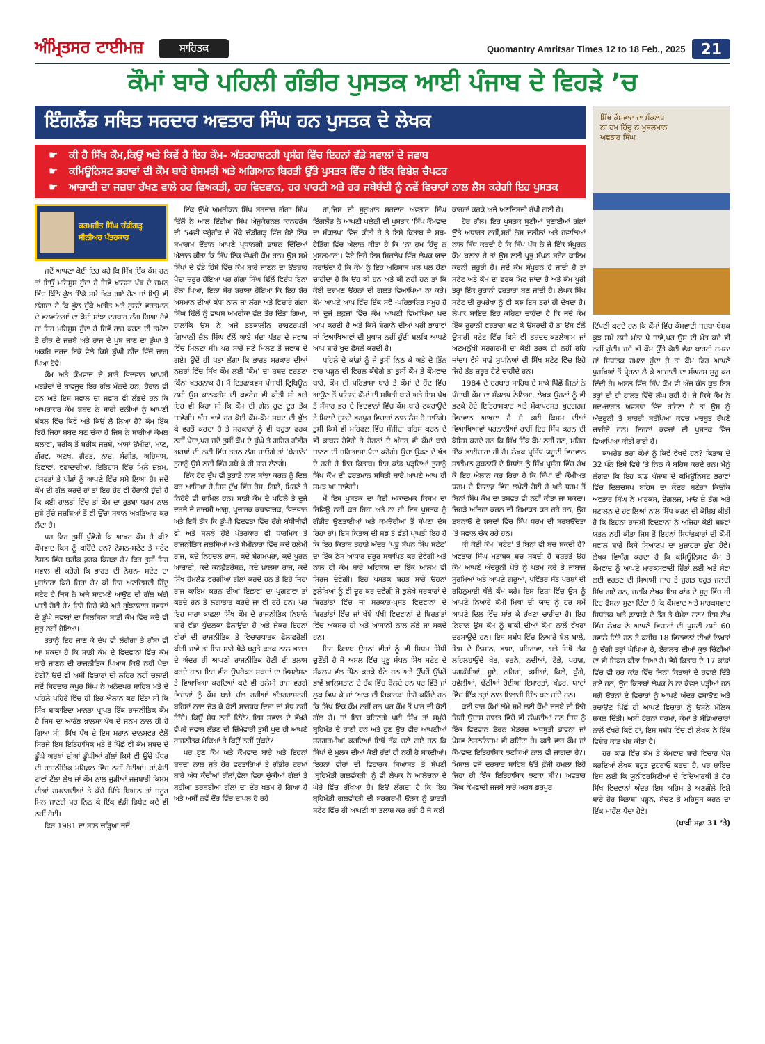ਅੰਮ੍ਰਿਤਸਰ ਟਾਈਮਜ਼
ਸਾਹਿਤਕ
Quomantry Amritsar Times 12 to 18 Feb., 2025
21
ਕੌਮਾਂ ਬਾਰੇ ਪਹਿਲੀ ਗੰਭੀਰ ਪੁਸਤਕ ਆਈ ਪੰਜਾਬ ਦੇ ਵਿਹੜੇ ’ਚ
ਇੰਗਲੈਂਡ ਸਥਿਤ ਸਰਦਾਰ ਅਵਤਾਰ ਸਿੰਘ ਹਨ ਪੁਸਤਕ ਦੇ ਲੇਖਕ
☛ ਕੀ ਹੈ ਸਿੱਖ ਕੌਮ,ਕਿਉਂ ਅਤੇ ਕਿਵੇਂ ਹੈ ਇਹ ਕੌਮ- ਅੰਤਰਰਾਸ਼ਟਰੀ ਪ੍ਰਸੰਗ ਵਿੱਚ ਇਹਨਾਂ ਵੱਡੇ ਸਵਾਲਾਂ ਦੇ ਜਵਾਬ
☛ ਕਮਿਊਨਿਸਟ ਭਰਾਵਾਂ ਦੀ ਕੌਮ ਬਾਰੇ ਬੇਸਮਝੀ ਅਤੇ ਅਗਿਆਨ ਬਿਰਤੀ ਉੱਤੇ ਪੁਸਤਕ ਵਿੱਚ ਹੈ ਇੱਕ ਵਿਸ਼ੇਸ਼ ਚੈਪਟਰ
☛ ਆਜ਼ਾਦੀ ਦਾ ਜਜ਼ਬਾ ਰੱਖਣ ਵਾਲੇ ਹਰ ਵਿਅਕਤੀ, ਹਰ ਵਿਦਵਾਨ, ਹਰ ਪਾਰਟੀ ਅਤੇ ਹਰ ਜਥੇਬੰਦੀ ਨੂੰ ਨਵੇਂ ਵਿਚਾਰਾਂ ਨਾਲ ਲੈਸ ਕਰੇਗੀ ਇਹ ਪੁਸਤਕ
ਕਰਮਜੀਤ ਸਿੰਘ ਚੰਡੀਗੜ੍ਹ
ਸੀਨੀਅਰ ਪੱਤਰਕਾਰ
ਜਦੋਂ ਆਪਣਾ ਕੋਈ ਇਹ ਕਹੇ ਕਿ ਸਿੱਖ ਇੱਕ ਕੌਮ ਹਨ ਤਾਂ ਇਉਂ ਮਹਿਸੂਸ ਹੁੰਦਾ ਹੈ ਜਿਵੇਂ ਖ਼ਾਲਸਾ ਪੰਥ ਦੇ ਚਮਨ ਵਿੱਚ ਕਿੰਨੇ ਫੁੱਲ ਇੱਕੋ ਸਮੇਂ ਖਿੜ ਗਏ ਹੋਣ ਜਾਂ ਇਉਂ ਵੀ ਲੱਗਦਾ ਹੈ ਕਿ ਭੁੱਲ ਚੁੱਕੇ ਅਤੀਤ ਅਤੇ ਰੁਲਦੇ ਵਰਤਮਾਨ ਦੇ ਵਲਵਲਿਆਂ ਦਾ ਕੋਈ ਸਾਂਝਾ ਦਰਬਾਰ ਲੱਗ ਗਿਆ ਹੋਵੇ ਜਾਂ ਇਹ ਮਹਿਸੂਸ ਹੁੰਦਾ ਹੈ ਜਿਵੇਂ ਰਾਜ ਕਰਨ ਦੀ ਤਮੰਨਾ ਤੇ ਰੀਝ ਦੇ ਜਜ਼ਬੇ ਅਤੇ ਰਾਜ ਦੇ ਖੁਸ ਜਾਣ ਦਾ ਡੂੰਘਾ ਤੇ ਅਕਹਿ ਦਰਦ ਇਕੋ ਵੇਲੇ ਕਿਸੇ ਡੂੰਘੀ ਨੀਂਦ ਵਿੱਚੋਂ ਜਾਗ ਪਿਆ ਹੋਵੇ।
ਕੌਮ ਅਤੇ ਕੌਮਵਾਦ ਦੇ ਸਾਰੇ ਵਿਦਵਾਨ ਆਪਸੀ ਮਤਭੇਦਾਂ ਦੇ ਬਾਵਜੂਦ ਇਹ ਗੱਲ ਮੰਨਦੇ ਹਨ, ਹੈਰਾਨ ਵੀ ਹਨ ਅਤੇ ਇਸ ਸਵਾਲ ਦਾ ਜਵਾਬ ਵੀ ਲੱਭਦੇ ਹਨ ਕਿ ਆਖਰਕਾਰ ਕੌਮ ਸ਼ਬਦ ਨੇ ਸਾਰੀ ਦੁਨੀਆਂ ਨੂੰ ਆਪਣੀ ਬੁੱਕਲ ਵਿੱਚ ਕਿਵੇਂ ਅਤੇ ਕਿਉਂ ਲੈ ਲਿਆ ਹੈ? ਕੌਮ ਇੱਕ ਇਹੋ ਜਿਹਾ ਸ਼ਬਦ ਬਣ ਚੁੱਕਾ ਹੈ ਜਿਸ ਨੇ ਸਾਰੀਆਂ ਕੋਮਲ ਕਲਾਵਾਂ, ਬਰੀਕ ਤੋਂ ਬਰੀਕ ਜਜ਼ਬੇ, ਆਸਾਂ ਉਮੀਦਾਂ, ਮਾਣ, ਗੌਰਵ, ਅਣਖ, ਗ਼ੈਰਤ, ਨਾਦ, ਸੰਗੀਤ, ਅਹਿਸਾਸ, ਇਛਾਵਾਂ, ਵਫ਼ਾਦਾਰੀਆਂ, ਇਤਿਹਾਸ ਵਿੱਚ ਮਿਲੇ ਜ਼ਖ਼ਮ, ਹਸਰਤਾਂ ਤੇ ਪੀੜਾਂ ਨੂੰ ਆਪਣੇ ਵਿੱਚ ਸਮੋ ਲਿਆ ਹੈ। ਜਦੋਂ ਕੌਮ ਦੀ ਗੱਲ ਕਰਦੇ ਹਾਂ ਤਾਂ ਇਹ ਹੋਰ ਵੀ ਹੈਰਾਨੀ ਹੁੰਦੀ ਹੈ ਕਿ ਕਈ ਹਾਲਤਾਂ ਵਿੱਚ ਤਾਂ ਕੌਮ ਦਾ ਰੁਤਬਾ ਧਰਮ ਨਾਲ ਜੁੜੇ ਸੁੱਚੇ ਜਜ਼ਬਿਆਂ ਤੋਂ ਵੀ ਉੱਚਾ ਸਥਾਨ ਅਖਤਿਆਰ ਕਰ ਲੈਂਦਾ ਹੈ।
ਪਰ ਫਿਰ ਤੁਸੀਂ ਪੁੱਛੋਗੇ ਕਿ ਆਖਰ ਕੌਮ ਹੈ ਕੀ? ਕੌਮਵਾਦ ਕਿਸ ਨੂੰ ਕਹਿੰਦੇ ਹਨ? ਨੇਸ਼ਨ-ਸਟੇਟ ਤੇ ਸਟੇਟ ਨੇਸ਼ਨ ਵਿੱਚ ਬਰੀਕ ਫ਼ਰਕ ਕਿਹੜਾ ਹੈ? ਫਿਰ ਤੁਸੀਂ ਇਹ ਸਵਾਲ ਵੀ ਕਰੋਗੇ ਕਿ ਭਾਰਤ ਦੀ ਨੇਸ਼ਨ- ਸਟੇਟ ਦਾ ਮੁਹਾਂਦਰਾ ਕਿਹੋ ਜਿਹਾ ਹੈ? ਕੀ ਇਹ ਅਣਦਿਸਦੀ ਹਿੰਦੂ ਸਟੇਟ ਹੈ ਜਿਸ ਨੇ ਅਜੇ ਸਾਹਮਣੇ ਆਉਣ ਦੀ ਗੱਲ ਅੱਗੇ ਪਾਈ ਹੋਈ ਹੈ? ਇਹੋ ਜਿਹੇ ਵੱਡੇ ਅਤੇ ਗੁੰਝਲਦਾਰ ਸਵਾਲਾਂ ਦੇ ਡੂੰਘੇ ਜਵਾਬਾਂ ਦਾ ਸਿਲਸਿਲਾ ਸਾਡੀ ਕੌਮ ਵਿੱਚ ਕਦੇ ਵੀ ਸ਼ੁਰੂ ਨਹੀਂ ਹੋਇਆ।
ਤੁਹਾਨੂੰ ਇਹ ਜਾਣ ਕੇ ਦੁੱਖ ਵੀ ਲੱਗੇਗਾ ਤੇ ਗੁੱਸਾ ਵੀ ਆ ਸਕਦਾ ਹੈ ਕਿ ਸਾਡੀ ਕੌਮ ਦੇ ਵਿਦਵਾਨਾਂ ਵਿੱਚ ਕੌਮ ਬਾਰੇ ਜਾਣਨ ਦੀ ਰਾਜਨੀਤਿਕ ਪਿਆਸ ਕਿਉਂ ਨਹੀਂ ਪੈਦਾ ਹੋਈ? ਉਦੋਂ ਵੀ ਅਸੀਂ ਵਿਚਾਰਾਂ ਦੀ ਲਹਿਰ ਨਹੀਂ ਚਲਾਈ ਜਦੋਂ ਸਿਰਦਾਰ ਕਪੂਰ ਸਿੰਘ ਨੇ ਅਨੰਦਪੁਰ ਸਾਹਿਬ ਮਤੇ ਦੇ ਪਹਿਲੇ ਪਹਿਰੇ ਵਿੱਚ ਹੀ ਇਹ ਐਲਾਨ ਕਰ ਦਿੱਤਾ ਸੀ ਕਿ ਸਿੱਖ ਬਾਕਾਇਦਾ ਮਾਨਤਾ ਪ੍ਰਾਪਤ ਇੱਕ ਰਾਜਨੀਤਿਕ ਕੌਮ ਹੈ ਜਿਸ ਦਾ ਆਰੰਭ ਖ਼ਾਲਸਾ ਪੰਥ ਦੇ ਜਨਮ ਨਾਲ ਹੀ ਹੋ ਗਿਆ ਸੀ। ਸਿੱਖ ਪੰਥ ਦੇ ਇਸ ਮਹਾਨ ਦਾਨਸ਼ਵਰ ਵੱਲੋਂ ਸਿਰਜੇ ਇਸ ਇਤਿਹਾਸਿਕ ਮਤੇ ਤੋਂ ਪਿੱਛੋਂ ਵੀ ਕੌਮ ਸ਼ਬਦ ਦੇ ਡੂੰਘੇ ਅਰਥਾਂ ਦੀਆਂ ਡੂੰਘੀਆਂ ਗੱਲਾਂ ਕਿਸੇ ਵੀ ਉੱਚੇ ਪੱਧਰ ਦੀ ਰਾਜਨੀਤਿਕ ਮਹਿਫ਼ਲ ਵਿੱਚ ਨਹੀਂ ਹੋਈਆਂ। ਹਾਂ,ਕੋਈ ਟਾਵਾਂ ਟੱਲਾ ਲੇਖ ਜਾਂ ਕੌਮ ਨਾਲ ਜੁੜੀਆਂ ਜਜ਼ਬਾਤੀ ਕਿਸਮ ਦੀਆਂ ਹਮਦਰਦੀਆਂ ਤੇ ਕੱਚੇ ਪਿੱਲੇ ਬਿਆਨ ਤਾਂ ਜ਼ਰੂਰ ਮਿਲ ਜਾਣਗੇ ਪਰ ਨਿਠ ਕੇ ਇੱਕ ਵੱਡੀ ਡਿਬੇਟ ਕਦੇ ਵੀ ਨਹੀਂ ਹੋਈ।
ਫਿਰ 1981 ਦਾ ਸਾਲ ਚੜ੍ਹਿਆ ਜਦੋਂ
ਇੱਕ ਉੱਘੇ ਅਮਰੀਕਨ ਸਿੱਖ ਸਰਦਾਰ ਗੰਗਾ ਸਿੰਘ ਢਿੱਲੋਂ ਨੇ ਆਲ ਇੰਡੀਆ ਸਿੱਖ ਐਜੂਕੇਸ਼ਨਲ ਕਾਨਫਰੰਸ ਦੀ 54ਵੀ ਵਰ੍ਹੇਗੰਢ ਦੇ ਮੌਕੇ ਚੰਡੀਗੜ੍ਹ ਵਿੱਚ ਹੋਏ ਇੱਕ ਸਮਾਗਮ ਦੌਰਾਨ ਆਪਣੇ ਪ੍ਰਧਾਨਗੀ ਭਾਸ਼ਨ ਦਿੰਦਿਆਂ ਐਲਾਨ ਕੀਤਾ ਕਿ ਸਿੱਖ ਇੱਕ ਵੱਖਰੀ ਕੌਮ ਹਨ। ਉਸ ਸਮੇਂ ਸਿੱਖਾਂ ਦੇ ਵੱਡੇ ਹਿੱਸੇ ਵਿੱਚ ਕੌਮ ਬਾਰੇ ਜਾਣਨ ਦਾ ਉਤਸ਼ਾਹ ਪੈਦਾ ਜ਼ਰੂਰ ਹੋਇਆ ਪਰ ਗੰਗਾ ਸਿੰਘ ਢਿੱਲੋਂ ਵਿਰੁੱਧ ਇਨਾ ਰੌਲਾ ਪਿਆ, ਇਨਾ ਸ਼ੋਰ ਸ਼ਰਾਬਾ ਹੋਇਆ ਕਿ ਇਹ ਸ਼ੋਰ ਅਸਮਾਨ ਦੀਆਂ ਕੰਧਾਂ ਨਾਲ ਜਾ ਲੱਗਾ ਅਤੇ ਵਿਚਾਰੇ ਗੰਗਾ ਸਿੰਘ ਢਿੱਲੋਂ ਨੂੰ ਵਾਪਸ ਅਮਰੀਕਾ ਵੱਲ ਤੋਰ ਦਿੱਤਾ ਗਿਆ, ਹਾਲਾਂਕਿ ਉਸ ਨੇ ਅਜੇ ਤਤਕਾਲੀਨ ਰਾਸ਼ਟਰਪਤੀ ਗਿਆਨੀ ਜ਼ੈਲ ਸਿੰਘ ਵੱਲੋਂ ਆਏ ਸੱਦਾ ਪੱਤਰ ਦੇ ਜਵਾਬ ਵਿੱਚ ਮਿਲਣਾ ਸੀ। ਪਰ ਸਾਰੇ ਜਣੇ ਮਿਲਣ ਤੋਂ ਜਵਾਬ ਦੇ ਗਏ। ਉਦੋਂ ਹੀ ਪਤਾ ਲੱਗਾ ਕਿ ਭਾਰਤ ਸਰਕਾਰ ਦੀਆਂ ਨਜ਼ਰਾਂ ਵਿੱਚ ਸਿੱਖ ਕੌਮ ਲਈ ‘ਕੌਮ’ ਦਾ ਸ਼ਬਦ ਵਰਤਣਾ ਕਿੰਨਾ ਖਤਰਨਾਕ ਹੈ। ਮੈਂ ਇਤਫ਼ਾਕਵਸ ਪੰਜਾਬੀ ਟ੍ਰਿਬਿਊਨ ਲਈ ਉਸ ਕਾਨਫਰੰਸ ਦੀ ਕਵਰੇਜ ਵੀ ਕੀਤੀ ਸੀ ਅਤੇ ਇਹ ਵੀ ਕਿਹਾ ਸੀ ਕਿ ਕੌਮ ਦੀ ਗੱਲ ਹੁਣ ਦੂਰ ਤੱਕ ਜਾਵੇਗੀ। ਅੱਜ ਭਾਵੇਂ ਹਰ ਕੋਈ ਕੌਮ-ਕੌਮ ਸ਼ਬਦ ਦੀ ਖੁੱਲ ਕੇ ਵਰਤੋਂ ਕਰਦਾ ਹੈ ਤੇ ਸਰਕਾਰਾਂ ਨੂੰ ਵੀ ਬਹੁਤਾ ਫ਼ਰਕ ਨਹੀਂ ਪੈਂਦਾ,ਪਰ ਜਦੋਂ ਤੁਸੀਂ ਕੌਮ ਦੇ ਡੂੰਘੇ ਤੇ ਗਹਿਰ ਗੰਭੀਰ ਅਰਥਾਂ ਦੀ ਨਦੀ ਵਿੱਚ ਤਰਨ ਲੱਗ ਜਾਓਗੇ ਤਾਂ ‘ਬੇਗਾਨੇ’ ਤੁਹਾਨੂੰ ਉਸੇ ਨਦੀ ਵਿੱਚ ਡਬੋ ਕੇ ਹੀ ਸਾਹ ਲੈਣਗੇ।
ਇੱਕ ਹੋਰ ਦੁੱਖ ਵੀ ਤੁਹਾਡੇ ਨਾਲ ਸਾਂਝਾ ਕਰਨ ਨੂੰ ਦਿਲ ਕਰ ਆਇਆ ਹੈ,ਜਿਸ ਦੁੱਖ ਵਿੱਚ ਰੋਸ, ਗਿਲੇ, ਮਿਹਣੇ ਤੇ ਨਿਹੋਰੇ ਵੀ ਸ਼ਾਮਿਲ ਹਨ। ਸਾਡੀ ਕੌਮ ਦੇ ਪਹਿਲੇ ਤੇ ਦੂਜੇ ਦਰਜੇ ਦੇ ਰਾਜਸੀ ਆਗੂ, ਪ੍ਰਚਾਰਕ ਕਥਾਵਾਚਕ, ਵਿਦਵਾਨ ਅਤੇ ਇਥੋਂ ਤੱਕ ਕਿ ਡੂੰਘੀ ਵਿਦਵਤਾ ਵਿੱਚ ਰੰਗੇ ਬੁੱਧੀਜੀਵੀ ਵੀ ਅਤੇ ਸੁਲਝੇ ਹੋਏ ਪੱਤਰਕਾਰ ਵੀ ਧਾਰਮਿਕ ਤੇ ਰਾਜਨੀਤਿਕ ਜਲਸਿਆਂ ਅਤੇ ਸੈਮੀਨਾਰਾਂ ਵਿੱਚ ਕਦੇ ਹਲੇਮੀ ਰਾਜ, ਕਦੇ ਨਿਹਚਲ ਰਾਜ, ਕਦੇ ਬੇਗਮਪੁਰਾ, ਕਦੇ ਪੂਰਨ ਆਜ਼ਾਦੀ, ਕਦੇ ਕਨਫ਼ੈਡਰੇਸ਼ਨ, ਕਦੇ ਖ਼ਾਲਸਾ ਰਾਜ, ਕਦੇ ਸਿੱਖ ਹੋਮਲੈਂਡ ਵਰਗੀਆਂ ਗੱਲਾਂ ਕਰਦੇ ਹਨ ਤੇ ਇਹੋ ਜਿਹਾ ਰਾਜ ਕਾਇਮ ਕਰਨ ਦੀਆਂ ਇਛਾਵਾਂ ਦਾ ਪ੍ਰਗਟਾਵਾ ਤਾਂ ਕਰਦੇ ਹਨ ਤੇ ਲਗਾਤਾਰ ਕਰਦੇ ਜਾ ਵੀ ਰਹੇ ਹਨ। ਪਰ ਇਹ ਸਾਰਾ ਕਾਫ਼ਲਾ ਸਿੱਖ ਕੌਮ ਦੇ ਰਾਜਨੀਤਿਕ ਨਿਸ਼ਾਨੇ ਬਾਰੇ ਵੱਡਾ ਧੁੰਦਲਕਾ ਫ਼ੈਲਾਉਂਦਾ ਹੈ ਅਤੇ ਜੇਕਰ ਇਹਨਾਂ ਵੀਰਾਂ ਦੀ ਰਾਜਨੀਤਿਕ ਤੇ ਵਿਚਾਰਧਾਰਕ ਫ਼ੋਲਾਫ਼ਰੋਲੀ ਕੀਤੀ ਜਾਵੇ ਤਾਂ ਇਹ ਸਾਰੇ ਥੋੜੇ ਬਹੁਤੇ ਫ਼ਰਕ ਨਾਲ ਭਾਰਤ ਦੇ ਅੰਦਰ ਹੀ ਆਪਣੀ ਰਾਜਨੀਤਿਕ ਹੋਣੀ ਦੀ ਤਲਾਸ਼ ਕਰਦੇ ਹਨ। ਇਹ ਵੀਰ ਉਪਰੋਕਤ ਸ਼ਬਦਾਂ ਦਾ ਵਿਸ਼ਲੇਸ਼ਣ ਤੇ ਵਿਆਖਿਆ ਕਰਦਿਆਂ ਕਦੇ ਵੀ ਹਲੇਮੀ ਰਾਜ ਵਰਗੇ ਵਿਚਾਰਾਂ ਨੂੰ ਕੌਮ ਬਾਰੇ ਚੱਲ ਰਹੀਆਂ ਅੰਤਰਰਾਸ਼ਟਰੀ ਬਹਿਸਾਂ ਨਾਲ ਜੋੜ ਕੇ ਕੋਈ ਸਾਰਥਕ ਦਿਸ਼ਾ ਜਾਂ ਸੇਧ ਨਹੀਂ ਦਿੰਦੇ। ਕਿਉਂ ਸੇਧ ਨਹੀਂ ਦਿੰਦੇ? ਇਸ ਸਵਾਲ ਦੇ ਵੱਖਰੇ ਵੱਖਰੇ ਜਵਾਬ ਲੱਭਣ ਦੀ ਜ਼ਿੰਮੇਵਾਰੀ ਤੁਸੀਂ ਖੁਦ ਹੀ ਆਪਣੇ ਰਾਜਨੀਤਕ ਮੋਢਿਆਂ ਤੇ ਕਿਉਂ ਨਹੀਂ ਚੁੱਕਦੇ?
ਪਰ ਹੁਣ ਕੌਮ ਅਤੇ ਕੌਮਵਾਦ ਬਾਰੇ ਅਤੇ ਇਹਨਾਂ ਸ਼ਬਦਾਂ ਨਾਲ ਜੁੜੇ ਹੋਰ ਵਰਤਾਰਿਆਂ ਤੇ ਗੰਭੀਰ ਟਰਮਾਂ ਬਾਰੇ ਅੱਧ ਕੱਚੀਆਂ ਗੱਲਾਂ,ਵੇਲਾ ਵਿਹਾ ਚੁੱਕੀਆਂ ਗੱਲਾਂ ਤੇ ਬਹੀਆਂ ਤਰਬਈਆਂ ਗੱਲਾਂ ਦਾ ਦੌਰ ਖਤਮ ਹੋ ਗਿਆ ਹੈ ਅਤੇ ਅਸੀਂ ਨਵੇਂ ਦੌਰ ਵਿੱਚ ਦਾਖਲ ਹੋ ਰਹੇ
ਹਾਂ,ਜਿਸ ਦੀ ਸ਼ੁਰੂਆਤ ਸਰਦਾਰ ਅਵਤਾਰ ਸਿੰਘ ਇੰਗਲੈਂਡ ਨੇ ਆਪਣੀ ਪਲੇਠੀ ਦੀ ਪੁਸਤਕ ‘ਸਿੱਖ ਕੌਮਵਾਦ ਦਾ ਸੰਕਲਪ’ ਵਿੱਚ ਕੀਤੀ ਹੈ ਤੇ ਇਸੇ ਕਿਤਾਬ ਦੇ ਸਬ-ਹੈਡਿੰਗ ਵਿੱਚ ਐਲਾਨ ਕੀਤਾ ਹੈ ਕਿ ‘ਨਾ ਹਮ ਹਿੰਦੂ ਨ ਮੁਸਲਮਾਨ’। ਛੋਟੇ ਜਿਹੇ ਇਸ ਸਿਰਲੇਖ ਵਿੱਚ ਲੇਖਕ ਯਾਦ ਕਰਾਉਂਦਾ ਹੈ ਕਿ ਕੌਮ ਨੂੰ ਇਹ ਅਹਿਸਾਸ ਪਲ ਪਲ ਹੋਣਾ ਚਾਹੀਦਾ ਹੈ ਕਿ ਉਹ ਕੀ ਹਨ ਅਤੇ ਕੀ ਨਹੀਂ ਹਨ ਤਾਂ ਕਿ ਕੋਈ ਦੁਸ਼ਮਣ ਉਹਨਾਂ ਦੀ ਗਲਤ ਵਿਆਖਿਆ ਨਾ ਕਰੇ। ਕੌਮ ਆਪਣੇ ਆਪ ਵਿੱਚ ਇੱਕ ਸਵੈ -ਪਰਿਭਾਸ਼ਿਤ ਸਮੂਹ ਹੈ ਜਾਂ ਦੂਜੇ ਲਫ਼ਜ਼ਾਂ ਵਿੱਚ ਕੌਮ ਆਪਣੀ ਵਿਆਖਿਆ ਖੁਦ ਆਪ ਕਰਦੀ ਹੈ ਅਤੇ ਕਿਸੇ ਬੇਗਾਨੇ ਦੀਆਂ ਪਰੀ ਭਾਸ਼ਾਵਾਂ ਜਾਂ ਵਿਆਖਿਆਵਾਂ ਦੀ ਮੁਥਾਜ ਨਹੀਂ ਹੁੰਦੀ ਬਲਕਿ ਆਪਣੇ ਆਪ ਬਾਰੇ ਖੁਦ ਫ਼ੈਸਲੇ ਕਰਦੀ ਹੈ।
ਪਹਿਲੇ ਦੋ ਕਾਂਡਾਂ ਨੂੰ ਜੇ ਤੁਸੀਂ ਨਿਠ ਕੇ ਅਤੇ ਦੋ ਤਿੰਨ ਵਾਰ ਪੜ੍ਹਨ ਦੀ ਵਿਹਲ ਕੱਢੋਗੇ ਤਾਂ ਤੁਸੀਂ ਕੌਮ ਤੇ ਕੌਮਵਾਦ ਬਾਰੇ, ਕੌਮ ਦੀ ਪਰਿਭਾਸ਼ਾ ਬਾਰੇ ਤੇ ਕੌਮਾਂ ਦੇ ਹੋਂਦ ਵਿੱਚ ਆਉਣ ਤੋਂ ਪਹਿਲਾਂ ਕੌਮਾਂ ਦੀ ਸਥਿਤੀ ਬਾਰੇ ਅਤੇ ਇਸ ਪੱਖ ਤੋਂ ਸੰਸਾਰ ਭਰ ਦੇ ਵਿਦਵਾਨਾਂ ਵਿੱਚ ਕੌਮ ਬਾਰੇ ਟਕਰਾਉਂਦੇ ਤੇ ਮਿਲਦੇ ਜੁਲਦੇ ਭਰਪੂਰ ਵਿਚਾਰਾਂ ਨਾਲ ਲੈਸ ਹੋ ਜਾਓਗੇ। ਤੁਸੀਂ ਕਿਸੇ ਵੀ ਮਹਿਫ਼ਲ ਵਿੱਚ ਸੰਜੀਦਾ ਬਹਿਸ ਕਰਨ ਦੇ ਵੀ ਕਾਬਲ ਹੋਵੋਗੇ ਤੇ ਹੋਰਨਾਂ ਦੇ ਅੰਦਰ ਵੀ ਕੌਮਾਂ ਬਾਰੇ ਜਾਣਨ ਦੀ ਜਗਿਆਸਾ ਪੈਦਾ ਕਰੋਗੇ। ਉਚਾ ਉਡਣ ਦੇ ਖੰਭ ਦੇ ਰਹੀ ਹੈ ਇਹ ਕਿਤਾਬ। ਇਹ ਕਾਂਡ ਪੜ੍ਹਦਿਆਂ ਤੁਹਾਨੂੰ ਸਿੱਖ ਕੌਮ ਦੀ ਵਰਤਮਾਨ ਸਥਿਤੀ ਬਾਰੇ ਆਪਣੇ ਆਪ ਹੀ ਸਮਝ ਆ ਜਾਵੇਗੀ।
ਮੈਂ ਇਸ ਪੁਸਤਕ ਦਾ ਕੋਈ ਅਕਾਦਮਕ ਕਿਸਮ ਦਾ ਰਿਵਿਊ ਨਹੀਂ ਕਰ ਰਿਹਾ ਅਤੇ ਨਾ ਹੀ ਇਸ ਪੁਸਤਕ ਨੂੰ ਗੰਭੀਰ ਊਣਤਾਈਆਂ ਅਤੇ ਕਮਜ਼ੋਰੀਆਂ ਤੋਂ ਸੱਖਣਾ ਦੱਸ ਰਿਹਾ ਹਾਂ। ਇਸ ਕਿਤਾਬ ਦੀ ਸਭ ਤੋਂ ਵੱਡੀ ਪ੍ਰਾਪਤੀ ਇਹ ਹੈ ਕਿ ਇਹ ਕਿਤਾਬ ਤੁਹਾਡੇ ਅੰਦਰ ‘ਪ੍ਰਭੂ ਸੰਪਨ ਸਿੱਖ ਸਟੇਟ’ ਦਾ ਇੱਕ ਠੋਸ ਆਧਾਰ ਜ਼ਰੂਰ ਸਥਾਪਿਤ ਕਰ ਦੇਵੇਗੀ ਅਤੇ ਨਾਲ ਹੀ ਕੌਮ ਬਾਰੇ ਅਹਿਸਾਸ ਦਾ ਇੱਕ ਆਲਮ ਵੀ ਸਿਰਜ ਦੇਵੇਗੀ। ਇਹ ਪੁਸਤਕ ਬਹੁਤ ਸਾਰੇ ਉਹਨਾਂ ਭੁਲੇਖਿਆਂ ਨੂੰ ਵੀ ਦੂਰ ਕਰ ਦਵੇਗੀ ਜੋ ਭੁਲੇਖੇ ਸਰਕਾਰਾਂ ਦੇ ਬਿਰਤਾਂਤਾਂ ਵਿੱਚ ਜਾਂ ਸਰਕਾਰ-ਪ੍ਰਸਤ ਵਿਦਵਾਨਾਂ ਦੇ ਬਿਰਤਾਂਤਾਂ ਵਿੱਚ ਜਾਂ ਖੱਬੇ ਪੱਖੀ ਵਿਦਵਾਨਾਂ ਦੇ ਬਿਰਤਾਂਤਾਂ ਵਿੱਚ ਅਕਸਰ ਹੀ ਅਤੇ ਆਸਾਨੀ ਨਾਲ ਲੱਭੇ ਜਾ ਸਕਦੇ ਹਨ।
ਇਹ ਕਿਤਾਬ ਉਹਨਾਂ ਵੀਰਾਂ ਨੂੰ ਵੀ ਸਿਧਮ ਸਿੱਧੀ ਚੁਣੌਤੀ ਹੈ ਜੋ ਅਸਲ ਵਿੱਚ ਪ੍ਰਭੂ ਸੰਪਨ ਸਿੱਖ ਸਟੇਟ ਦੇ ਸੰਕਲਪ ਵੱਲ ਪਿੱਠ ਕਰਕੇ ਬੈਠੇ ਹਨ ਅਤੇ ਉੱਪਰੋਂ ਉੱਪਰੋਂ ਭਾਵੇਂ ਖ਼ਾਲਿਸਤਾਨ ਦੇ ਹੱਕ ਵਿੱਚ ਬੋਲਦੇ ਹਨ ਪਰ ਵਿੱਤੋਂ ਜਾਂ ਲੁਕ ਛਿਪ ਕੇ ਜਾਂ ‘ਆੜ ਦੀ ਰਿਕਾਰਡ’ ਇਹੋ ਕਹਿੰਦੇ ਹਨ ਕਿ ਸਿੱਖ ਇੱਕ ਕੌਮ ਨਹੀਂ ਹਨ ਪਰ ਕੌਮ ਤੋਂ ਪਾਰ ਦੀ ਕੋਈ ਗੱਲ ਹੈ। ਜਾਂ ਇਹ ਕਹਿਣਗੇ ਪਈ ਸਿੱਖ ਤਾਂ ਸਮੁੱਚੇ ਬ੍ਰਹਿਮੰਡ ਦੇ ਹਾਣੀ ਹਨ ਅਤੇ ਹੁਣ ਉਹ ਵੀਰ ਆਪਣੀਆਂ ਸਰਗਰਮੀਆਂ ਕਰਦਿਆਂ ਇਥੋਂ ਤੱਕ ਚਲੇ ਗਏ ਹਨ ਕਿ ਸਿੱਖਾਂ ਦੇ ਮੁਲਕ ਦੀਆਂ ਕੋਈ ਹੱਦਾਂ ਹੀ ਨਹੀਂ ਹੋ ਸਕਦੀਆਂ। ਇਹਨਾਂ ਵੀਰਾਂ ਦੀ ਵਿਹਾਰਕ ਸਿਆਸਤ ਤੋਂ ਸੱਖਣੀ ‘ਬ੍ਰਹਿਮੰਡੀ ਗਲਵੱਕੜੀ’ ਨੂੰ ਵੀ ਲੇਖਕ ਨੇ ਆਲੋਚਨਾ ਦੇ ਘੇਰੇ ਵਿੱਚ ਰੱਖਿਆ ਹੈ। ਇਉਂ ਲੱਗਦਾ ਹੈ ਕਿ ਇਹ ਬ੍ਰਹਿਮੰਡੀ ਗਲਵੱਕੜੀ ਦੀ ਸਰਗਰਮੀ ਓੜਕ ਨੂੰ ਭਾਰਤੀ ਸਟੇਟ ਵਿੱਚ ਹੀ ਆਪਣੀ ਥਾਂ ਤਲਾਸ਼ ਕਰ ਰਹੀ ਹੈ ਜੋ ਕਈ
ਕਾਰਨਾਂ ਕਰਕੇ ਅਜੇ ਅਣਦਿਸਦੀ ਰੱਖੀ ਗਈ ਹੈ।
ਹੋਰ ਗੱਲ। ਇਹ ਪੁਸਤਕ ਸੁਣੀਆਂ ਸੁਣਾਈਆਂ ਗੱਲਾਂ ਉੱਤੇ ਅਧਾਰਤ ਨਹੀਂ,ਸਗੋਂ ਠੋਸ ਦਲੀਲਾਂ ਅਤੇ ਹਵਾਲਿਆਂ ਨਾਲ ਸਿੱਧ ਕਰਦੀ ਹੈ ਕਿ ਸਿੱਖ ਪੰਥ ਨੇ ਜੇ ਇੱਕ ਸੰਪੂਰਨ ਕੌਮ ਬਣਨਾ ਹੈ ਤਾਂ ਉਸ ਲਈ ਪ੍ਰਭੂ ਸੰਪਨ ਸਟੇਟ ਕਾਇਮ ਕਰਨੀ ਜ਼ਰੂਰੀ ਹੈ। ਜਦੋਂ ਕੌਮ ਸੰਪੂਰਨ ਹੋ ਜਾਂਦੀ ਹੈ ਤਾਂ ਸਟੇਟ ਅਤੇ ਕੌਮ ਦਾ ਫ਼ਰਕ ਮਿਟ ਜਾਂਦਾ ਹੈ ਅਤੇ ਕੌਮ ਪੂਰੀ ਤਰ੍ਹਾਂ ਇੱਕ ਰੂਹਾਨੀ ਵਰਤਾਰਾ ਬਣ ਜਾਂਦੀ ਹੈ। ਲੇਖਕ ਸਿੱਖ ਸਟੇਟ ਦੀ ਰੂਪਰੇਖਾ ਨੂੰ ਵੀ ਕੁਝ ਇਸ ਤਰਾਂ ਹੀ ਦੇਖਦਾ ਹੈ। ਲੇਖਕ ਸ਼ਾਇਦ ਇਹ ਕਹਿਣਾ ਚਾਹੁੰਦਾ ਹੈ ਕਿ ਜਦੋਂ ਕੌਮ ਇੱਕ ਰੂਹਾਨੀ ਵਰਤਾਰਾ ਬਣ ਕੇ ਉਸਰਦੀ ਹੈ ਤਾਂ ਉਸ ਵੱਲੋਂ ਉਸਾਰੀ ਸਟੇਟ ਵਿੱਚ ਕਿਸੇ ਵੀ ਤਸ਼ਦਦ,ਕਤਲੇਆਮ ਜਾਂ ਅਣਮਨੁੱਖੀ ਸਰਗਰਮੀ ਦਾ ਕੋਈ ਤਰਕ ਹੀ ਨਹੀਂ ਰਹਿ ਜਾਂਦਾ। ਵੈਸੇ ਸਾਡੇ ਸੁਪਨਿਆਂ ਦੀ ਸਿੱਖ ਸਟੇਟ ਵਿੱਚ ਇਹੋ ਜਿਹੇ ਤੱਤ ਜ਼ਰੂਰ ਹੋਣੇ ਚਾਹੀਦੇ ਹਨ।
1984 ਦੇ ਦਰਬਾਰ ਸਾਹਿਬ ਦੇ ਸਾਕੇ ਪਿੱਛੋਂ ਜਿਨਾਂ ਨੇ ਪੰਜਾਬੀ ਕੌਮ ਦਾ ਸੰਕਲਪ ਠੇਲਿਆ, ਲੇਖਕ ਉਹਨਾਂ ਨੂੰ ਵੀ ਭਟਕੇ ਹੋਏ ਇਤਿਹਾਸਕਾਰ ਅਤੇ ਮੌਕਾਪਰਸਤ ਖੁਦਗਰਜ਼ ਵਿਦਵਾਨ ਆਖਦਾ ਹੈ ਜੋ ਕਈ ਕਿਸਮ ਦੀਆਂ ਵਿਆਖਿਆਵਾਂ ਪਰਨਾਲੀਆਂ ਰਾਹੀਂ ਇਹ ਸਿੱਧ ਕਰਨ ਦੀ ਕੋਸ਼ਿਸ਼ ਕਰਦੇ ਹਨ ਕਿ ਸਿੱਖ ਇੱਕ ਕੌਮ ਨਹੀਂ ਹਨ, ਮਹਿਜ਼ ਇੱਕ ਭਾਈਚਾਰਾ ਹੀ ਹੈ। ਲੇਖਕ ਪ੍ਰਸਿੱਧ ਯਹੂਦੀ ਵਿਦਵਾਨ ਸਾਈਮਨ ਡੁਬਨਾਓ ਦੇ ਸਿਧਾਂਤ ਨੂੰ ਸਿੱਖ ਪ੍ਰਸੰਗ ਵਿੱਚ ਰੱਖ ਕੇ ਇਹ ਐਲਾਨ ਕਰ ਰਿਹਾ ਹੈ ਕਿ ਸਿੱਖਾਂ ਦੀ ਕੌਮੀਅਤ ਧਰਮ ਦੇ ਗਿਲਾਫ਼ ਵਿੱਚ ਲਪੇਟੀ ਹੋਈ ਹੈ ਅਤੇ ਧਰਮ ਤੋਂ ਬਿਨਾਂ ਸਿੱਖ ਕੌਮ ਦਾ ਤਸਵਰ ਵੀ ਨਹੀਂ ਕੀਤਾ ਜਾ ਸਕਦਾ। ਜਿਹੜੇ ਅਜਿਹਾ ਕਰਨ ਦੀ ਹਿਮਾਕਤ ਕਰ ਰਹੇ ਹਨ, ਉਹ ਡੁਬਨਾਓ ਦੇ ਸ਼ਬਦਾਂ ਵਿੱਚ ਸਿੱਖ ਧਰਮ ਦੀ ਸਰਬਉੱਚਤਾ ’ਤੇ ਸਵਾਲ ਚੁੱਕ ਰਹੇ ਹਨ।
ਕੀ ਕੋਈ ਕੌਮ ‘ਸਟੇਟ’ ਤੋਂ ਬਿਨਾਂ ਵੀ ਬਚ ਸਕਦੀ ਹੈ? ਅਵਤਾਰ ਸਿੰਘ ਮੁਤਾਬਕ ਬਚ ਸਕਦੀ ਹੈ ਬਸ਼ਰਤੇ ਉਹ ਕੌਮ ਆਪਣੇ ਅੰਦਰੂਨੀ ਖੋਰੇ ਨੂੰ ਖਤਮ ਕਰੇ ਤੇ ਜਾਂਬਾਜ਼ ਸੂਰਮਿਆਂ ਅਤੇ ਆਪਣੇ ਗੁਰੂਆਂ, ਪਵਿੱਤਰ ਸੰਤ ਪੁਰਸ਼ਾਂ ਦੀ ਰਹਿਨੁਮਾਈ ਥੱਲੇ ਕੰਮ ਕਰੇ। ਇਸ ਦਿਸ਼ਾ ਵਿੱਚ ਉਸ ਨੂੰ ਆਪਣੇ ਨਿਆਰੇ ਕੌਮੀ ਮਿਥਾਂ ਦੀ ਯਾਦ ਨੂੰ ਹਰ ਸਮੇਂ ਆਪਣੇ ਦਿਲ ਵਿੱਚ ਸਾਂਭ ਕੇ ਰੱਖਣਾ ਚਾਹੀਦਾ ਹੈ। ਇਹ ਨਿਸ਼ਾਨ ਉਸ ਕੌਮ ਨੂੰ ਬਾਕੀ ਦੀਆਂ ਕੌਮਾਂ ਨਾਲੋਂ ਵੱਖਰਾ ਦਰਸਾਉਂਦੇ ਹਨ। ਇਸ ਸਬੰਧ ਵਿੱਚ ਨਿਆਰੇ ਬੋਲ ਬਾਲੇ, ਇਸ ਦੇ ਨਿਸ਼ਾਨ, ਭਾਸ਼ਾ, ਪਹਿਰਾਵਾ, ਅਤੇ ਇਥੋਂ ਤੱਕ ਲਹਿਲਹਾਉਂਦੇ ਖੇਤ, ਝਰਨੇ, ਨਦੀਆਂ, ਟੋਭੇ, ਪਹਾੜ, ਪਗਡੰਡੀਆਂ, ਸੂਏ, ਨਹਿਰਾਂ, ਕਸੀਆਂ, ਕਿਲੇ, ਬੁੰਗੇ, ਹਵੇਲੀਆਂ, ਢੱਠੀਆਂ ਹੋਈਆਂ ਇਮਾਰਤਾਂ, ਖੰਡਰ, ਯਾਦਾਂ ਵਿੱਚ ਇੱਕ ਤਰ੍ਹਾਂ ਨਾਲ ਇਲਾਹੀ ਚਿੰਨ ਬਣ ਜਾਂਦੇ ਹਨ।
ਕਈ ਵਾਰ ਕੌਮਾਂ ਲੰਮੇ ਸਮੇਂ ਲਈ ਕੌਮੀ ਜਜ਼ਬੇ ਦੀ ਇਹੋ ਜਿਹੀ ਉਦਾਸ ਹਾਲਤ ਵਿੱਚੋਂ ਵੀ ਲੰਘਦੀਆਂ ਹਨ ਜਿਸ ਨੂੰ ਇੱਕ ਵਿਦਵਾਨ ਡੋਰਨ ਮੈਂਡਰਜ਼ ਅਧਸੁਤੀ ਭਾਵਨਾ ਜਾਂ ਪੈਸਵ ਨੈਸ਼ਨਲਿਜ਼ਮ ਵੀ ਕਹਿੰਦਾ ਹੈ। ਕਈ ਵਾਰ ਕੌਮ ਜਾਂ ਕੌਮਵਾਦ ਇਤਿਹਾਸਿਕ ਝਟਕਿਆਂ ਨਾਲ ਵੀ ਜਾਗਦਾ ਹੈ?। ਮਿਸਾਲ ਵਜੋਂ ਦਰਬਾਰ ਸਾਹਿਬ ਉੱਤੇ ਫ਼ੌਜੀ ਹਮਲਾ ਇਹੋ ਜਿਹਾ ਹੀ ਇੱਕ ਇਤਿਹਾਸਿਕ ਝਟਕਾ ਸੀ?। ਅਵਤਾਰ ਸਿੰਘ ਕੌਮਵਾਦੀ ਜਜ਼ਬੇ ਬਾਰੇ ਅਰਥ ਭਰਪੂਰ
ਸਿੱਖ ਕੌਮਵਾਦ ਦਾ ਸੰਕਲਪ
ਨਾ ਹਮ ਹਿੰਦੂ ਨ ਮੁਸਲਮਾਨ
ਅਵਤਾਰ ਸਿੰਘ
ਟਿੱਪਣੀ ਕਰਦੇ ਹਨ ਕਿ ਕੌਮਾਂ ਵਿੱਚ ਕੌਮਵਾਦੀ ਜਜ਼ਬਾ ਬੇਸ਼ਕ ਕੁਝ ਸਮੇਂ ਲਈ ਮੱਠਾ ਪੈ ਜਾਵੇ,ਪਰ ਉਸ ਦੀ ਮੌਤ ਕਦੇ ਵੀ ਨਹੀਂ ਹੁੰਦੀ। ਜਦੋਂ ਵੀ ਕੌਮ ਉੱਤੇ ਕੋਈ ਵੱਡਾ ਬਾਹਰੀ ਹਮਲਾ ਜਾਂ ਸਿਧਾਂਤਕ ਹਮਲਾ ਹੁੰਦਾ ਹੈ ਤਾਂ ਕੌਮ ਫਿਰ ਆਪਣੇ ਪੁਰਖਿਆਂ ਤੋਂ ਪ੍ਰੇਰਨਾ ਲੈ ਕੇ ਆਜ਼ਾਦੀ ਦਾ ਸੰਘਰਸ਼ ਸ਼ੁਰੂ ਕਰ ਦਿੰਦੀ ਹੈ। ਅਸਲ ਵਿੱਚ ਸਿੱਖ ਕੌਮ ਵੀ ਅੱਜ ਕੱਲ ਕੁਝ ਇਸ ਤਰ੍ਹਾਂ ਦੀ ਹੀ ਹਾਲਤ ਵਿੱਚੋਂ ਲੰਘ ਰਹੀ ਹੈ। ਜੇ ਕਿਸੇ ਕੌਮ ਨੇ ਸਦ-ਜਾਗਤ ਅਵਸਥਾ ਵਿੱਚ ਰਹਿਣਾ ਹੈ ਤਾਂ ਉਸ ਨੂੰ ਅੰਦਰੂਨੀ ਤੇ ਬਾਹਰੀ ਸੁਰੱਖਿਆ ਕਵਚ ਮਜ਼ਬੂਤ ਰੱਖਣੇ ਚਾਹੀਦੇ ਹਨ। ਇਹਨਾਂ ਕਵਚਾਂ ਦੀ ਪੁਸਤਕ ਵਿੱਚ ਵਿਆਖਿਆ ਕੀਤੀ ਗਈ ਹੈ।
ਕਾਮਰੇਡ ਭਰਾ ਕੌਮਾਂ ਨੂੰ ਕਿਵੇਂ ਵੇਖਦੇ ਹਨ? ਕਿਤਾਬ ਦੇ 32 ਪੰਨੇ ਇਸੇ ਵਿਸ਼ੇ ’ਤੇ ਨਿਠ ਕੇ ਬਹਿਸ ਕਰਦੇ ਹਨ। ਮੈਨੂੰ ਲੱਗਦਾ ਕਿ ਇਹ ਕਾਂਡ ਪੰਜਾਬ ਦੇ ਕਮਿਊਨਿਸਟ ਭਰਾਵਾਂ ਵਿੱਚ ਦਿਲਚਸਪ ਬਹਿਸ ਦਾ ਕੇਂਦਰ ਬਣੇਗਾ ਕਿਉਂਕਿ ਅਵਤਾਰ ਸਿੰਘ ਨੇ ਮਾਰਕਸ, ਏਂਗਲਜ਼, ਮਾਓ ਜ਼ੇ ਤੁੰਗ ਅਤੇ ਸਟਾਲਨ ਦੇ ਹਵਾਲਿਆਂ ਨਾਲ ਸਿੱਧ ਕਰਨ ਦੀ ਕੋਸ਼ਿਸ਼ ਕੀਤੀ ਹੈ ਕਿ ਇਹਨਾਂ ਰਾਜਸੀ ਵਿਦਵਾਨਾਂ ਨੇ ਅਜਿਹਾ ਕੋਈ ਬਝਵਾਂ ਯਤਨ ਨਹੀਂ ਕੀਤਾ ਜਿਸ ਤੋਂ ਇਹਨਾਂ ਸਿਧਾਂਤਕਾਰਾਂ ਦੀ ਕੌਮੀ ਸਵਾਲ ਬਾਰੇ ਕਿਸੇ ਸਿਆਣਪ ਦਾ ਮੁਜ਼ਾਹਰਾ ਹੁੰਦਾ ਹੋਵੇ। ਲੇਖਕ ਵਿਅੰਗ ਕਰਦਾ ਹੈ ਕਿ ਕਮਿਊਨਿਸਟ ਕੌਮ ਤੇ ਕੌਮਵਾਦ ਨੂੰ ਆਪਣੇ ਮਾਰਕਸਵਾਦੀ ਹਿੱਤਾਂ ਲਈ ਅਤੇ ਸੇਵਾ ਲਈ ਵਰਤਣ ਦੀ ਸਿਆਸੀ ਜਾਚ ਤੇ ਜੁਗਤ ਬਹੁਤ ਜਲਦੀ ਸਿੱਖ ਗਏ ਹਨ, ਜਦਕਿ ਲੇਖਕ ਇਸ ਕਾਂਡ ਦੇ ਸ਼ੁਰੂ ਵਿੱਚ ਹੀ ਇਹ ਫ਼ੈਸਲਾ ਸੁਣਾ ਦਿੰਦਾ ਹੈ ਕਿ ਕੌਮਵਾਦ ਅਤੇ ਮਾਰਕਸਵਾਦ ਸਿਧਾਂਤਕ ਅਤੇ ਫ਼ਲਸਫ਼ੇ ਦੇ ਤੌਰ ਤੇ ਬੇਮੇਲ ਹਨ? ਇਸ ਲੇਖ ਵਿੱਚ ਲੇਖਕ ਨੇ ਆਪਣੇ ਵਿਚਾਰਾਂ ਦੀ ਪੁਸ਼ਟੀ ਲਈ 60 ਹਵਾਲੇ ਦਿੱਤੇ ਹਨ ਤੇ ਕਰੀਬ 18 ਵਿਦਵਾਨਾਂ ਦੀਆਂ ਲਿਖਤਾਂ ਨੂੰ ਚੰਗੀ ਤਰ੍ਹਾਂ ਘੋਖਿਆ ਹੈ, ਏਂਗਲਜ਼ ਦੀਆਂ ਕੁਝ ਚਿੱਠੀਆਂ ਦਾ ਵੀ ਜ਼ਿਕਰ ਕੀਤਾ ਗਿਆ ਹੈ। ਵੈਸੇ ਕਿਤਾਬ ਦੇ 17 ਕਾਂਡਾਂ ਵਿੱਚ ਵੀ ਹਰ ਕਾਂਡ ਵਿੱਚ ਜਿਨਾਂ ਕਿਤਾਬਾਂ ਦੇ ਹਵਾਲੇ ਦਿੱਤੇ ਗਏ ਹਨ, ਉਹ ਕਿਤਾਬਾਂ ਲੇਖਕ ਨੇ ਨਾ ਕੇਵਲ ਪੜ੍ਹੀਆਂ ਹਨ ਸਗੋਂ ਉਹਨਾਂ ਦੇ ਵਿਚਾਰਾਂ ਨੂੰ ਆਪਣੇ ਅੰਦਰ ਵਸਾਉਣ ਅਤੇ ਰਚਾਉਣ ਪਿੱਛੋਂ ਹੀ ਆਪਣੇ ਵਿਚਾਰਾਂ ਨੂੰ ਉਸਨੇ ਮੌਲਿਕ ਸ਼ਕਲ ਦਿੱਤੀ। ਅਸੀਂ ਹੋਰਨਾਂ ਧਰਮਾਂ, ਕੌਮਾਂ ਤੇ ਸੱਭਿਆਚਾਰਾਂ ਨਾਲੋਂ ਵੱਖਰੇ ਕਿਵੇਂ ਹਾਂ, ਇਸ ਸਬੰਧ ਵਿੱਚ ਵੀ ਲੇਖਕ ਨੇ ਇੱਕ ਵਿਸ਼ੇਸ਼ ਕਾਂਡ ਪੇਸ਼ ਕੀਤਾ ਹੈ।
ਹਰ ਕਾਂਡ ਵਿੱਚ ਕੌਮ ਤੇ ਕੌਮਵਾਦ ਬਾਰੇ ਵਿਚਾਰ ਪੇਸ਼ ਕਰਦਿਆਂ ਲੇਖਕ ਬਹੁਤ ਦੁਹਰਾਓ ਕਰਦਾ ਹੈ, ਪਰ ਸ਼ਾਇਦ ਇਸ ਲਈ ਕਿ ਯੂਨੀਵਰਸਿਟੀਆਂ ਦੇ ਵਿਦਿਆਰਥੀ ਤੇ ਹੋਰ ਸਿੱਖ ਵਿਦਵਾਨਾਂ ਅੰਦਰ ਇਸ ਅਹਿਮ ਤੇ ਅਣਗੌਲੇ ਵਿਸ਼ੇ ਬਾਰੇ ਹੋਰ ਕਿਤਾਬਾਂ ਪੜ੍ਹਨ, ਸੋਚਣ ਤੇ ਮਹਿਸੂਸ ਕਰਨ ਦਾ ਇੱਕ ਮਾਹੌਲ ਪੈਦਾ ਹੋਵੇ।
(ਬਾਕੀ ਸਫ਼ਾ 31 ’ਤੇ)